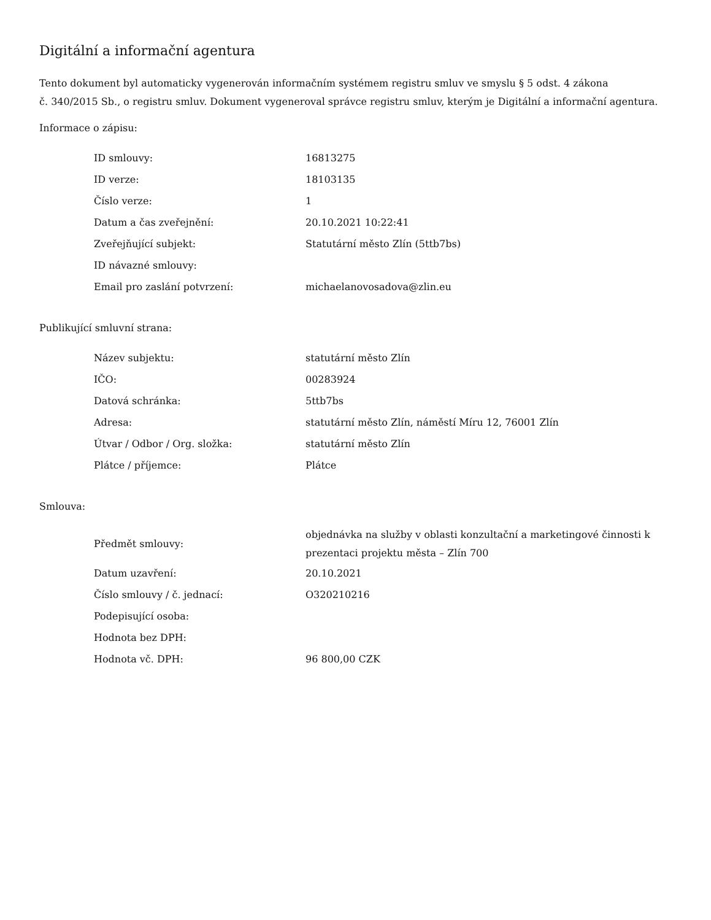Digitální a informační agentura
Tento dokument byl automaticky vygenerován informačním systémem registru smluv ve smyslu § 5 odst. 4 zákona
č. 340/2015 Sb., o registru smluv. Dokument vygeneroval správce registru smluv, kterým je Digitální a informační agentura.
Informace o zápisu:
| ID smlouvy: | 16813275 |
| ID verze: | 18103135 |
| Číslo verze: | 1 |
| Datum a čas zveřejnění: | 20.10.2021 10:22:41 |
| Zveřejňující subjekt: | Statutární město Zlín (5ttb7bs) |
| ID návazné smlouvy: | |
| Email pro zaslání potvrzení: | michaelanovosadova@zlin.eu |
Publikující smluvní strana:
| Název subjektu: | statutární město Zlín |
| IČO: | 00283924 |
| Datová schránka: | 5ttb7bs |
| Adresa: | statutární město Zlín, náměstí Míru 12, 76001 Zlín |
| Útvar / Odbor / Org. složka: | statutární město Zlín |
| Plátce / příjemce: | Plátce |
Smlouva:
| Předmět smlouvy: | objednávka na služby v oblasti konzultační a marketingové činnosti k prezentaci projektu města – Zlín 700 |
| Datum uzavření: | 20.10.2021 |
| Číslo smlouvy / č. jednací: | O320210216 |
| Podepisující osoba: | |
| Hodnota bez DPH: | |
| Hodnota vč. DPH: | 96 800,00 CZK |